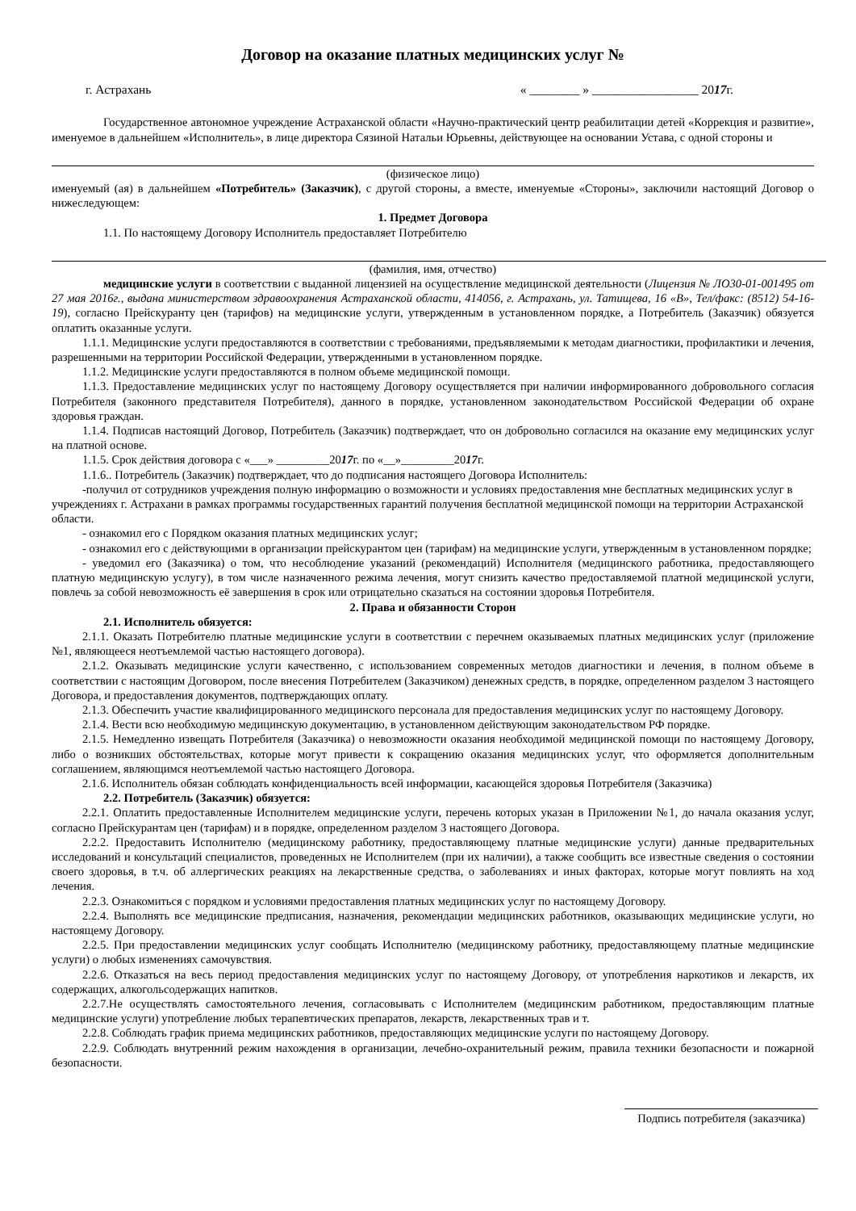Договор на оказание платных медицинских услуг №
г. Астрахань « ________ » _________________ 2017г.
Государственное автономное учреждение Астраханской области «Научно-практический центр реабилитации детей «Коррекция и развитие», именуемое в дальнейшем «Исполнитель», в лице директора Сязиной Натальи Юрьевны, действующее на основании Устава, с одной стороны и
(физическое лицо)
именуемый (ая) в дальнейшем «Потребитель» (Заказчик), с другой стороны, а вместе, именуемые «Стороны», заключили настоящий Договор о нижеследующем:
1. Предмет Договора
1.1. По настоящему Договору Исполнитель предоставляет Потребителю
(фамилия, имя, отчество)
медицинские услуги в соответствии с выданной лицензией на осуществление медицинской деятельности (Лицензия № ЛО30-01-001495 от 27 мая 2016г., выдана министерством здравоохранения Астраханской области, 414056, г. Астрахань, ул. Татищева, 16 «В», Тел/факс: (8512) 54-16-19), согласно Прейскуранту цен (тарифов) на медицинские услуги, утвержденным в установленном порядке, а Потребитель (Заказчик) обязуется оплатить оказанные услуги.
1.1.1. Медицинские услуги предоставляются в соответствии с требованиями, предъявляемыми к методам диагностики, профилактики и лечения, разрешенными на территории Российской Федерации, утвержденными в установленном порядке.
1.1.2. Медицинские услуги предоставляются в полном объеме медицинской помощи.
1.1.3. Предоставление медицинских услуг по настоящему Договору осуществляется при наличии информированного добровольного согласия Потребителя (законного представителя Потребителя), данного в порядке, установленном законодательством Российской Федерации об охране здоровья граждан.
1.1.4. Подписав настоящий Договор, Потребитель (Заказчик) подтверждает, что он добровольно согласился на оказание ему медицинских услуг на платной основе.
1.1.5. Срок действия договора с «___» _________2017г. по «__»_________2017г.
1.1.6.. Потребитель (Заказчик) подтверждает, что до подписания настоящего Договора Исполнитель:
-получил от сотрудников учреждения полную информацию о возможности и условиях предоставления мне бесплатных медицинских услуг в учреждениях г. Астрахани в рамках программы государственных гарантий получения бесплатной медицинской помощи на территории Астраханской области.
- ознакомил его с Порядком оказания платных медицинских услуг;
- ознакомил его с действующими в организации прейскурантом цен (тарифам) на медицинские услуги, утвержденным в установленном порядке;
- уведомил его (Заказчика) о том, что несоблюдение указаний (рекомендаций) Исполнителя (медицинского работника, предоставляющего платную медицинскую услугу), в том числе назначенного режима лечения, могут снизить качество предоставляемой платной медицинской услуги, повлечь за собой невозможность её завершения в срок или отрицательно сказаться на состоянии здоровья Потребителя.
2. Права и обязанности Сторон
2.1. Исполнитель обязуется:
2.1.1. Оказать Потребителю платные медицинские услуги в соответствии с перечнем оказываемых платных медицинских услуг (приложение №1, являющееся неотъемлемой частью настоящего договора).
2.1.2. Оказывать медицинские услуги качественно, с использованием современных методов диагностики и лечения, в полном объеме в соответствии с настоящим Договором, после внесения Потребителем (Заказчиком) денежных средств, в порядке, определенном разделом 3 настоящего Договора, и предоставления документов, подтверждающих оплату.
2.1.3. Обеспечить участие квалифицированного медицинского персонала для предоставления медицинских услуг по настоящему Договору.
2.1.4. Вести всю необходимую медицинскую документацию, в установленном действующим законодательством РФ порядке.
2.1.5. Немедленно извещать Потребителя (Заказчика) о невозможности оказания необходимой медицинской помощи по настоящему Договору, либо о возникших обстоятельствах, которые могут привести к сокращению оказания медицинских услуг, что оформляется дополнительным соглашением, являющимся неотъемлемой частью настоящего Договора.
2.1.6. Исполнитель обязан соблюдать конфиденциальность всей информации, касающейся здоровья Потребителя (Заказчика)
2.2. Потребитель (Заказчик) обязуется:
2.2.1. Оплатить предоставленные Исполнителем медицинские услуги, перечень которых указан в Приложении №1, до начала оказания услуг, согласно Прейскурантам цен (тарифам) и в порядке, определенном разделом 3 настоящего Договора.
2.2.2. Предоставить Исполнителю (медицинскому работнику, предоставляющему платные медицинские услуги) данные предварительных исследований и консультаций специалистов, проведенных не Исполнителем (при их наличии), а также сообщить все известные сведения о состоянии своего здоровья, в т.ч. об аллергических реакциях на лекарственные средства, о заболеваниях и иных факторах, которые могут повлиять на ход лечения.
2.2.3. Ознакомиться с порядком и условиями предоставления платных медицинских услуг по настоящему Договору.
2.2.4. Выполнять все медицинские предписания, назначения, рекомендации медицинских работников, оказывающих медицинские услуги, но настоящему Договору.
2.2.5. При предоставлении медицинских услуг сообщать Исполнителю (медицинскому работнику, предоставляющему платные медицинские услуги) о любых изменениях самочувствия.
2.2.6. Отказаться на весь период предоставления медицинских услуг по настоящему Договору, от употребления наркотиков и лекарств, их содержащих, алкогольсодержащих напитков.
2.2.7.Не осуществлять самостоятельного лечения, согласовывать с Исполнителем (медицинским работником, предоставляющим платные медицинские услуги) употребление любых терапевтических препаратов, лекарств, лекарственных трав и т.
2.2.8. Соблюдать график приема медицинских работников, предоставляющих медицинские услуги по настоящему Договору.
2.2.9. Соблюдать внутренний режим нахождения в организации, лечебно-охранительный режим, правила техники безопасности и пожарной безопасности.
Подпись потребителя (заказчика)